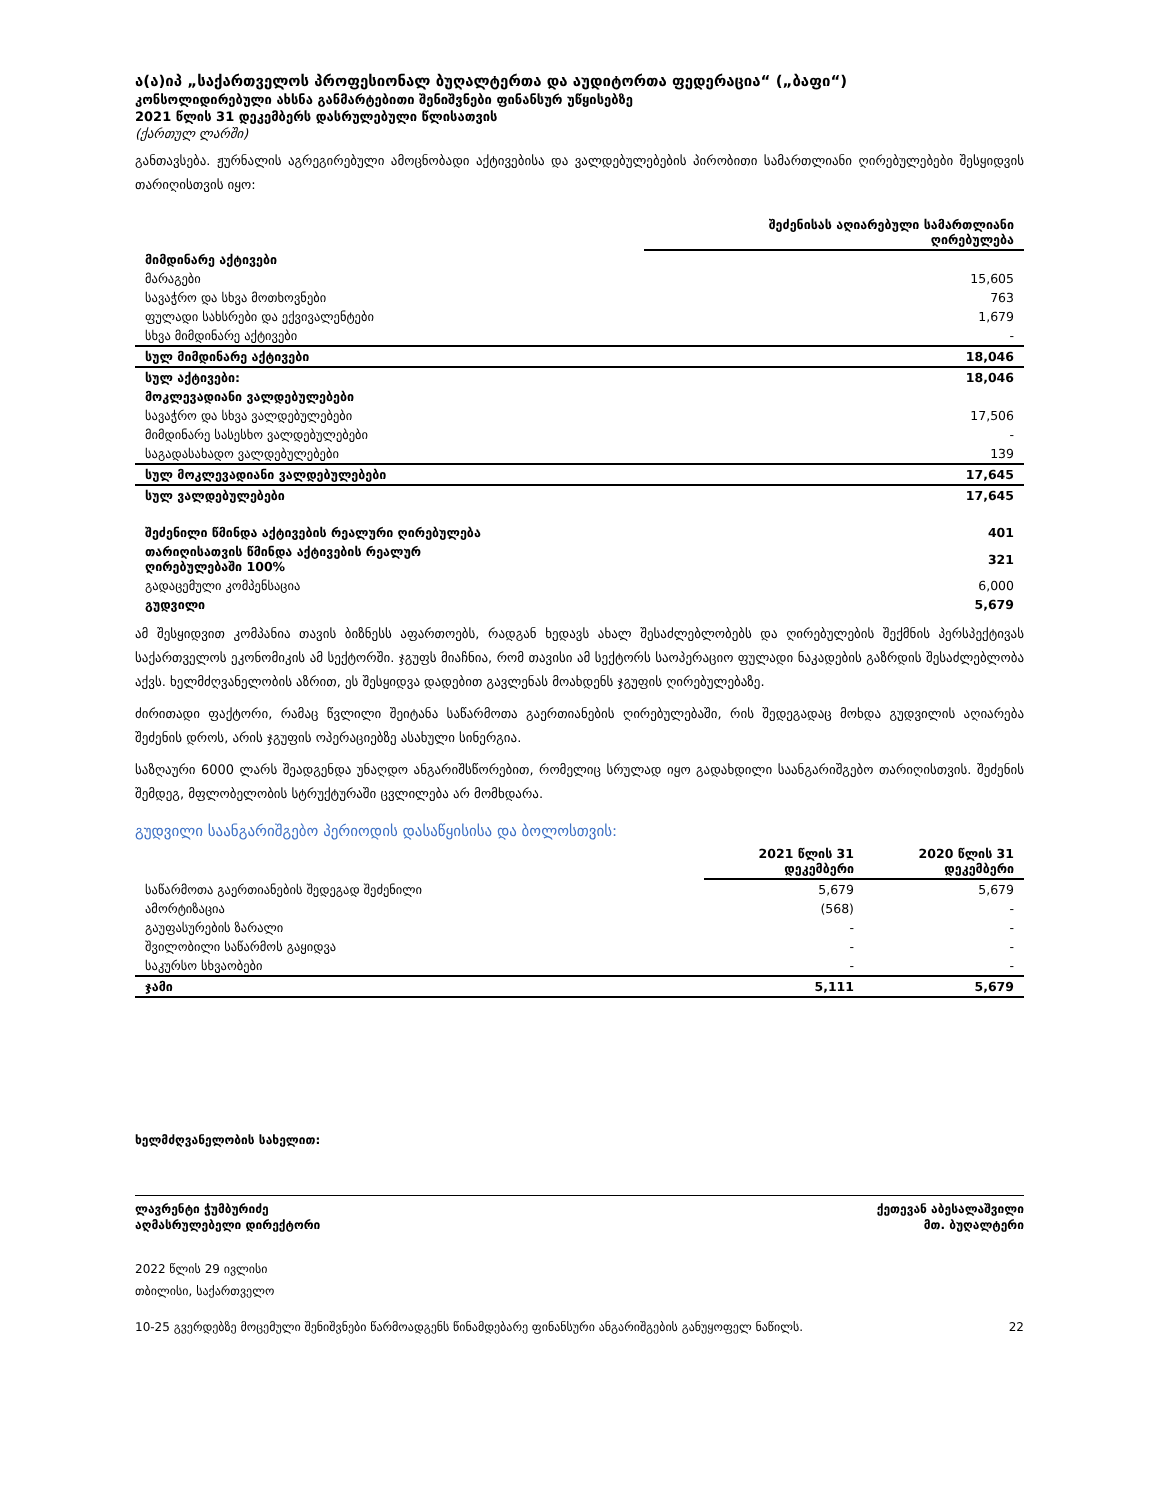ა(ა)იპ „საქართველოს პროფესიონალ ბუღალტერთა და აუდიტორთა ფედერაცია“ („ბაფი“)
კონსოლიდირებული ახსნა განმარტებითი შენიშვნები ფინანსურ უწყისებზე
2021 წლის 31 დეკემბერს დასრულებული წლისათვის
(ქართულ ლარში)
განთავსება. ჟურნალის აგრეგირებული ამოცნობადი აქტივებისა და ვალდებულებების პირობითი სამართლიანი ღირებულებები შესყიდვის თარიღისთვის იყო:
| | შეძენისას აღიარებული სამართლიანი ღირებულება |
| --- | --- |
| მიმდინარე აქტივები | |
| მარაგები | 15,605 |
| სავაჭრო და სხვა მოთხოვნები | 763 |
| ფულადი სახსრები და ექვივალენტები | 1,679 |
| სხვა მიმდინარე აქტივები | - |
| სულ მიმდინარე აქტივები | 18,046 |
| სულ აქტივები: | 18,046 |
| მოკლევადიანი ვალდებულებები | |
| სავაჭრო და სხვა ვალდებულებები | 17,506 |
| მიმდინარე სასესხო ვალდებულებები | - |
| საგადასახადო ვალდებულებები | 139 |
| სულ მოკლევადიანი ვალდებულებები | 17,645 |
| სულ ვალდებულებები | 17,645 |
| შეძენილი წმინდა აქტივების რეალური ღირებულება | 401 |
| თარიღისათვის წმინდა აქტივების რეალურ ღირებულებაში 100% | 321 |
| გადაცემული კომპენსაცია | 6,000 |
| გუდვილი | 5,679 |
ამ შესყიდვით კომპანია თავის ბიზნესს აფართოებს, რადგან ხედავს ახალ შესაძლებლობებს და ღირებულების შექმნის პერსპექტივას საქართველოს ეკონომიკის ამ სექტორში. ჯგუფს მიაჩნია, რომ თავისი ამ სექტორს საოპერაციო ფულადი ნაკადების გაზრდის შესაძლებლობა აქვს. ხელმძღვანელობის აზრით, ეს შესყიდვა დადებით გავლენას მოახდენს ჯგუფის ღირებულებაზე.
ძირითადი ფაქტორი, რამაც წვლილი შეიტანა საწარმოთა გაერთიანების ღირებულებაში, რის შედეგადაც მოხდა გუდვილის აღიარება შეძენის დროს, არის ჯგუფის ოპერაციებზე ასახული სინერგია.
საზღაური 6000 ლარს შეადგენდა უნაღდო ანგარიშსწორებით, რომელიც სრულად იყო გადახდილი საანგარიშგებო თარიღისთვის. შეძენის შემდეგ, მფლობელობის სტრუქტურაში ცვლილება არ მომხდარა.
გუდვილი საანგარიშგებო პერიოდის დასაწყისისა და ბოლოსთვის:
| | 2021 წლის 31 დეკემბერი | 2020 წლის 31 დეკემბერი |
| --- | --- | --- |
| საწარმოთა გაერთიანების შედეგად შეძენილი | 5,679 | 5,679 |
| ამორტიზაცია | (568) | - |
| გაუფასურების ზარალი | - | - |
| შვილობილი საწარმოს გაყიდვა | - | - |
| საკურსო სხვაობები | - | - |
| ჯამი | 5,111 | 5,679 |
ხელმძღვანელობის სახელით:
ლავრენტი ჭუმბურიძე ქეთევან აბესალაშვილი
აღმასრულებელი დირექტორი მთ. ბუღალტერი
2022 წლის 29 ივლისი
თბილისი, საქართველო
10-25 გვერდებზე მოცემული შენიშვნები წარმოადგენს წინამდებარე ფინანსური ანგარიშგების განუყოფელ ნაწილს. 22